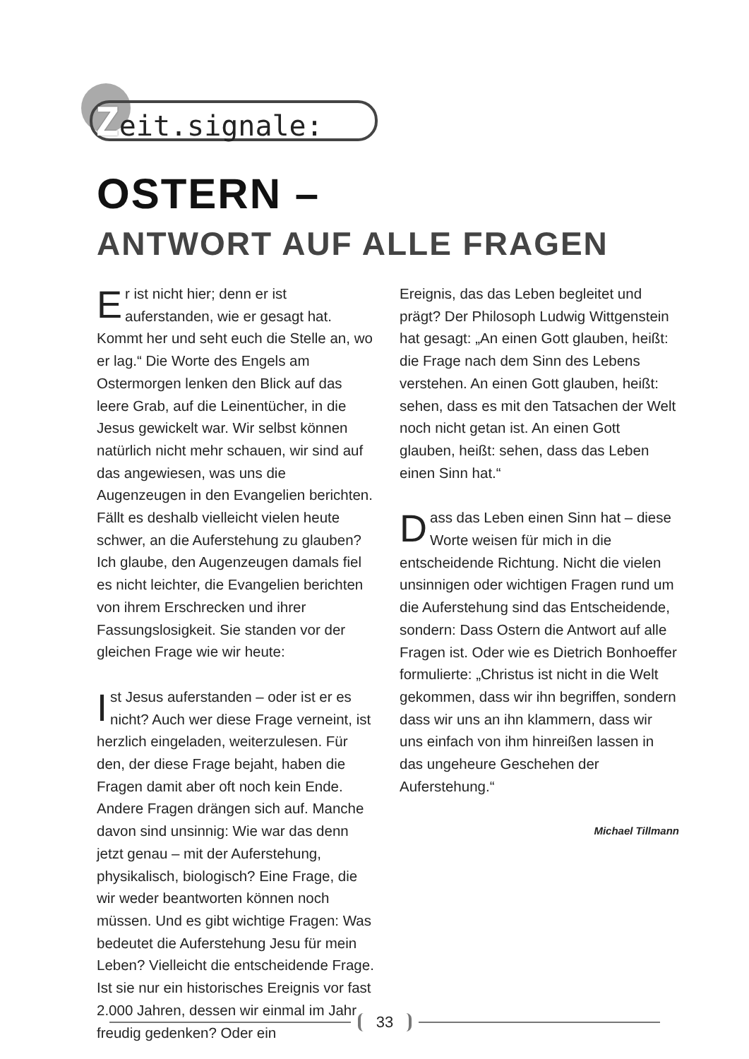Zeit.signale:
OSTERN –
ANTWORT AUF ALLE FRAGEN
Er ist nicht hier; denn er ist auferstanden, wie er gesagt hat. Kommt her und seht euch die Stelle an, wo er lag.“ Die Worte des Engels am Ostermorgen lenken den Blick auf das leere Grab, auf die Leinentücher, in die Jesus gewickelt war. Wir selbst können natürlich nicht mehr schauen, wir sind auf das angewiesen, was uns die Augenzeugen in den Evangelien be­richten. Fällt es deshalb vielleicht vielen heute schwer, an die Auferstehung zu glauben? Ich glaube, den Augenzeugen damals fiel es nicht leichter, die Evangelien berichten von ihrem Erschrecken und ihrer Fassungslosigkeit. Sie standen vor der gleichen Frage wie wir heute:
Ist Jesus auferstanden – oder ist er es nicht? Auch wer diese Frage verneint, ist herzlich eingeladen, weiterzulesen. Für den, der diese Frage bejaht, haben die Fragen damit aber oft noch kein Ende. Andere Fragen drängen sich auf. Manche davon sind unsinnig: Wie war das denn jetzt genau – mit der Auferstehung, physikalisch, biologisch? Eine Frage, die wir weder beantworten können noch müssen. Und es gibt wichtige Fragen: Was bedeutet die Auferstehung Jesu für mein Leben? Vielleicht die entscheidende Frage. Ist sie nur ein histo­risches Ereignis vor fast 2.000 Jahren, dessen wir einmal im Jahr freudig gedenken? Oder ein
Ereignis, das das Leben begleitet und prägt? Der Philosoph Ludwig Wittgenstein hat gesagt: „An einen Gott glauben, heißt: die Frage nach dem Sinn des Lebens verstehen. An einen Gott glauben, heißt: sehen, dass es mit den Tatsa­chen der Welt noch nicht getan ist. An einen Gott glauben, heißt: sehen, dass das Leben einen Sinn hat.“
Dass das Leben einen Sinn hat – diese Wor­te weisen für mich in die entscheidende Richtung. Nicht die vielen unsinnigen oder wich­tigen Fragen rund um die Auferstehung sind das Entscheidende, sondern: Dass Ostern die Antwort auf alle Fragen ist. Oder wie es Dietrich Bonhoeffer formulierte: „Christus ist nicht in die Welt gekommen, dass wir ihn begriffen, sondern dass wir uns an ihn klammern, dass wir uns einfach von ihm hinreißen lassen in das ungeheure Geschehen der Auferstehung.“
Michael Tillmann
33